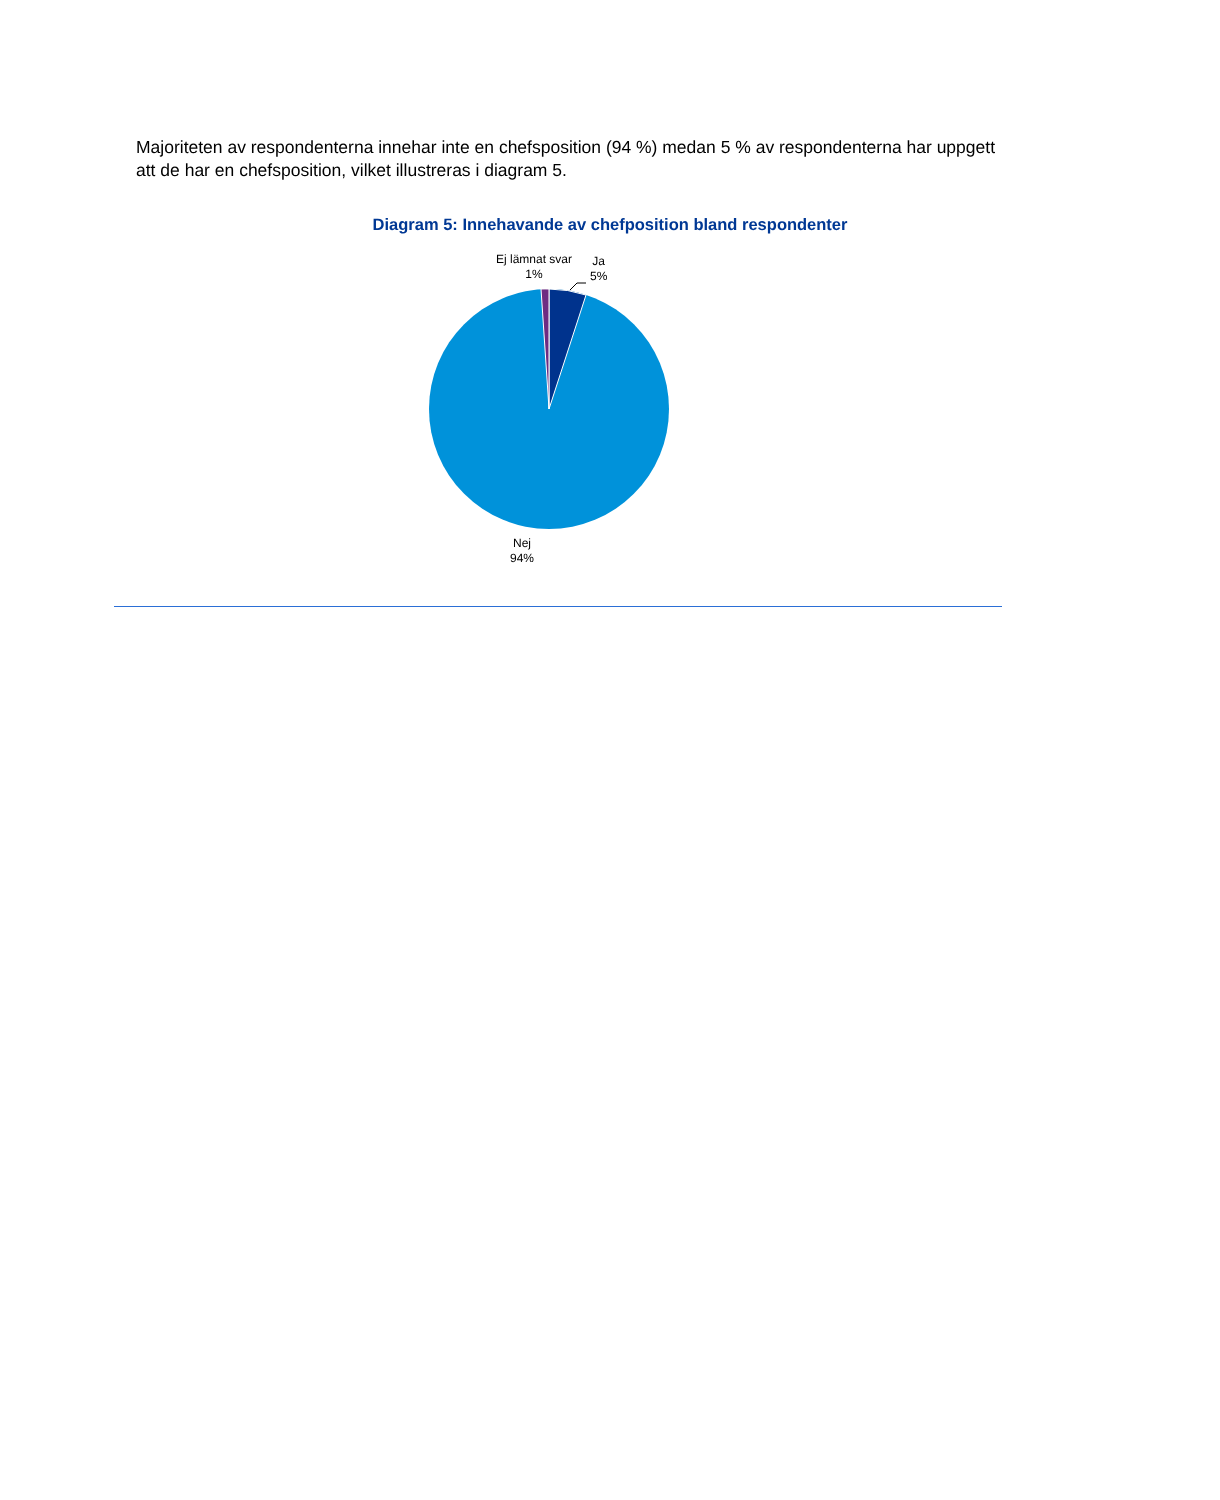Majoriteten av respondenterna innehar inte en chefsposition (94 %) medan 5 % av respondenterna har uppgett att de har en chefsposition, vilket illustreras i diagram 5.
Diagram 5: Innehavande av chefposition bland respondenter
Ej lämnat svar
1%
Ja
5%
Nej
94%